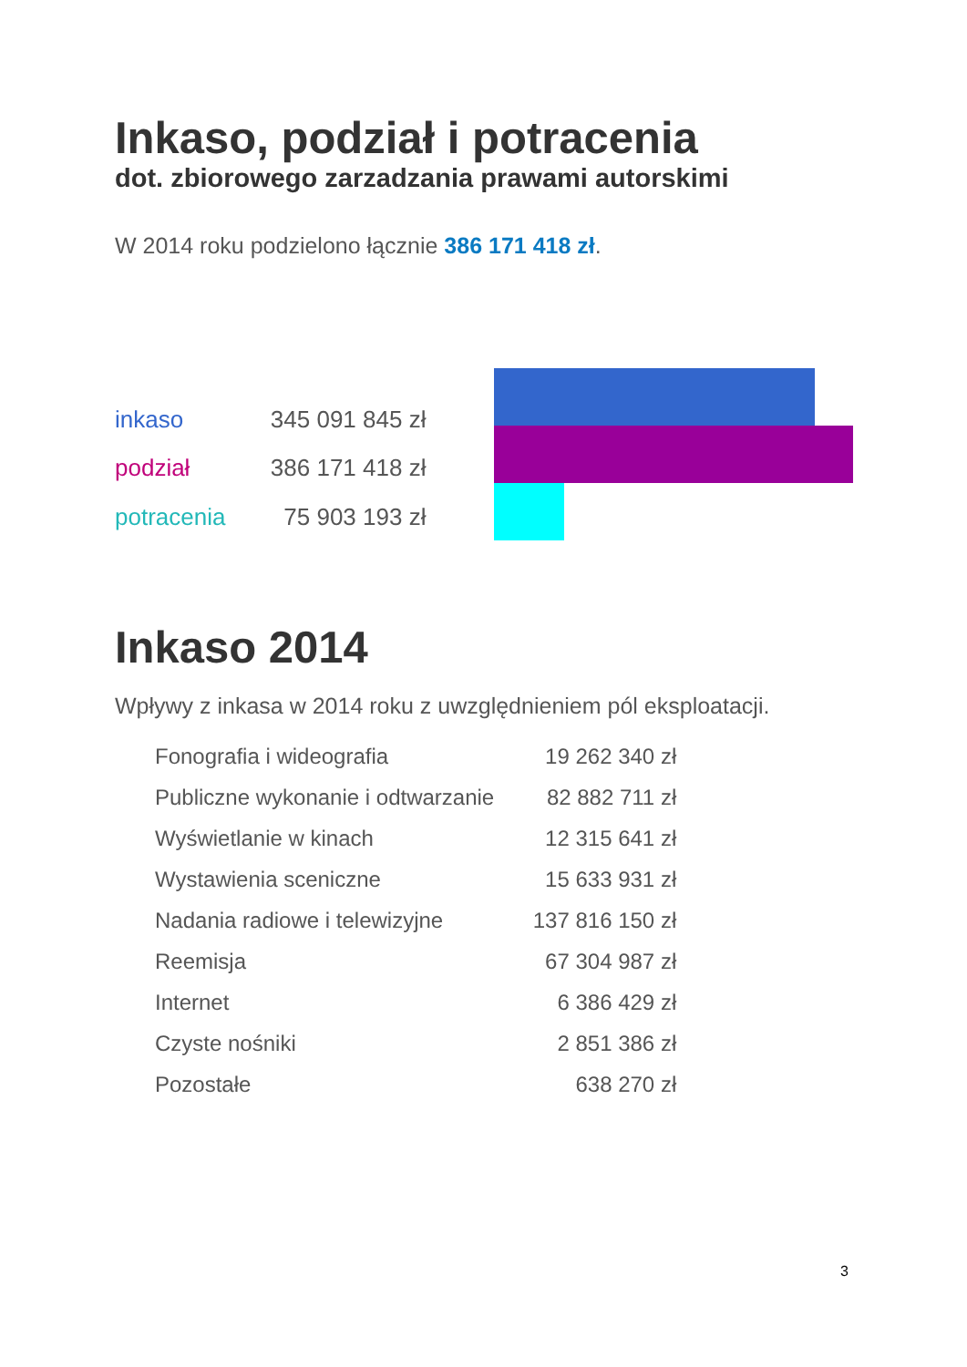Inkaso, podział i potracenia
dot. zbiorowego zarzadzania prawami autorskimi
W 2014 roku podzielono łącznie 386 171 418 zł.
| inkaso | 345 091 845 zł |
| podział | 386 171 418 zł |
| potracenia | 75 903 193 zł |
Inkaso 2014
Wpływy z inkasa w 2014 roku z uwzględnieniem pól eksploatacji.
| Fonografia i wideografia | 19 262 340 zł |
| Publiczne wykonanie i odtwarzanie | 82 882 711 zł |
| Wyświetlanie w kinach | 12 315 641 zł |
| Wystawienia sceniczne | 15 633 931 zł |
| Nadania radiowe i telewizyjne | 137 816 150 zł |
| Reemisja | 67 304 987 zł |
| Internet | 6 386 429 zł |
| Czyste nośniki | 2 851 386 zł |
| Pozostałe | 638 270 zł |
3